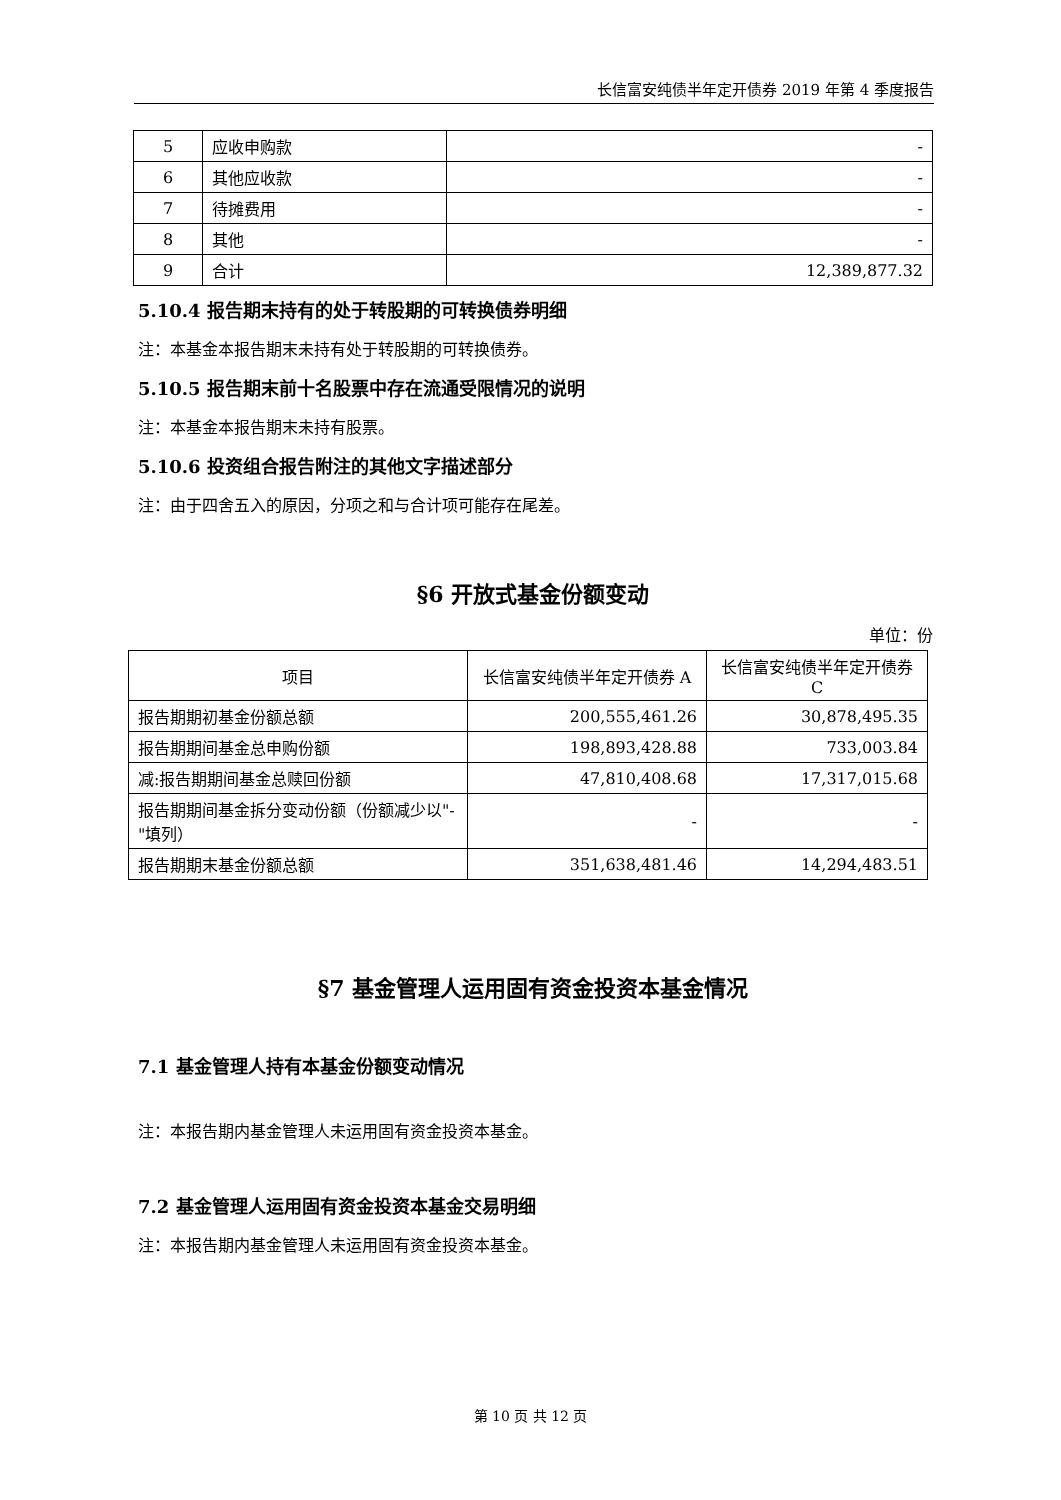长信富安纯债半年定开债券 2019 年第 4 季度报告
| 5 | 应收申购款 | - |
| 6 | 其他应收款 | - |
| 7 | 待摊费用 | - |
| 8 | 其他 | - |
| 9 | 合计 | 12,389,877.32 |
5.10.4 报告期末持有的处于转股期的可转换债券明细
注：本基金本报告期末未持有处于转股期的可转换债券。
5.10.5 报告期末前十名股票中存在流通受限情况的说明
注：本基金本报告期末未持有股票。
5.10.6 投资组合报告附注的其他文字描述部分
注：由于四舍五入的原因，分项之和与合计项可能存在尾差。
§6 开放式基金份额变动
单位：份
| 项目 | 长信富安纯债半年定开债券 A | 长信富安纯债半年定开债券 C |
| --- | --- | --- |
| 报告期期初基金份额总额 | 200,555,461.26 | 30,878,495.35 |
| 报告期期间基金总申购份额 | 198,893,428.88 | 733,003.84 |
| 减:报告期期间基金总赎回份额 | 47,810,408.68 | 17,317,015.68 |
| 报告期期间基金拆分变动份额（份额减少以"-"填列） | - | - |
| 报告期期末基金份额总额 | 351,638,481.46 | 14,294,483.51 |
§7 基金管理人运用固有资金投资本基金情况
7.1 基金管理人持有本基金份额变动情况
注：本报告期内基金管理人未运用固有资金投资本基金。
7.2 基金管理人运用固有资金投资本基金交易明细
注：本报告期内基金管理人未运用固有资金投资本基金。
第 10 页 共 12 页